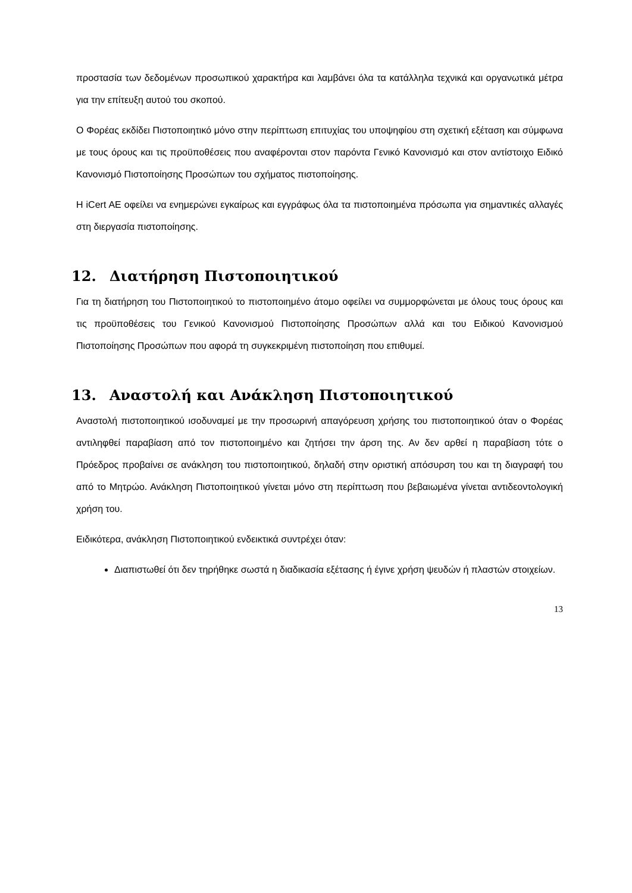προστασία των δεδομένων προσωπικού χαρακτήρα και λαμβάνει όλα τα κατάλληλα τεχνικά και οργανωτικά μέτρα για την επίτευξη αυτού του σκοπού.
Ο Φορέας εκδίδει Πιστοποιητικό μόνο στην περίπτωση επιτυχίας του υποψηφίου στη σχετική εξέταση και σύμφωνα με τους όρους και τις προϋποθέσεις που αναφέρονται στον παρόντα Γενικό Κανονισμό και στον αντίστοιχο Ειδικό Κανονισμό Πιστοποίησης Προσώπων του σχήματος πιστοποίησης.
Η iCert AE οφείλει να ενημερώνει εγκαίρως και εγγράφως όλα τα πιστοποιημένα πρόσωπα για σημαντικές αλλαγές στη διεργασία πιστοποίησης.
12. Διατήρηση Πιστοποιητικού
Για τη διατήρηση του Πιστοποιητικού το πιστοποιημένο άτομο οφείλει να συμμορφώνεται με όλους τους όρους και τις προϋποθέσεις του Γενικού Κανονισμού Πιστοποίησης Προσώπων αλλά και του Ειδικού Κανονισμού Πιστοποίησης Προσώπων που αφορά τη συγκεκριμένη πιστοποίηση που επιθυμεί.
13. Αναστολή και Ανάκληση Πιστοποιητικού
Αναστολή πιστοποιητικού ισοδυναμεί με την προσωρινή απαγόρευση χρήσης του πιστοποιητικού όταν ο Φορέας αντιληφθεί παραβίαση από τον πιστοποιημένο και ζητήσει την άρση της. Αν δεν αρθεί η παραβίαση τότε ο Πρόεδρος προβαίνει σε ανάκληση του πιστοποιητικού, δηλαδή στην οριστική απόσυρση του και τη διαγραφή του από το Μητρώο. Ανάκληση Πιστοποιητικού γίνεται μόνο στη περίπτωση που βεβαιωμένα γίνεται αντιδεοντολογική χρήση του.
Ειδικότερα, ανάκληση Πιστοποιητικού ενδεικτικά συντρέχει όταν:
Διαπιστωθεί ότι δεν τηρήθηκε σωστά η διαδικασία εξέτασης ή έγινε χρήση ψευδών ή πλαστών στοιχείων.
13